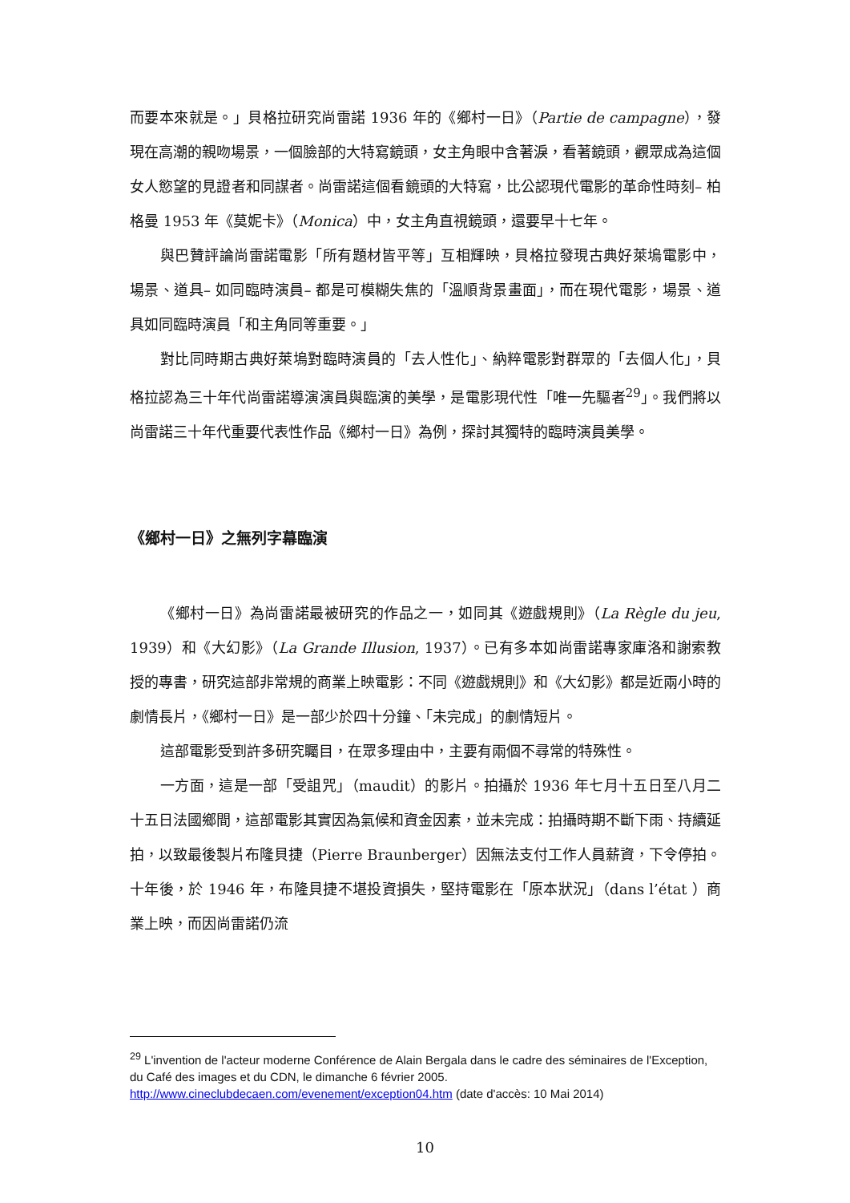而要本來就是。」貝格拉研究尚雷諾 1936 年的《鄉村一日》（Partie de campagne），發現在高潮的親吻場景，一個臉部的大特寫鏡頭，女主角眼中含著淚，看著鏡頭，觀眾成為這個女人慾望的見證者和同謀者。尚雷諾這個看鏡頭的大特寫，比公認現代電影的革命性時刻– 柏格曼 1953 年《莫妮卡》（Monica）中，女主角直視鏡頭，還要早十七年。
與巴贊評論尚雷諾電影「所有題材皆平等」互相輝映，貝格拉發現古典好萊塢電影中，場景、道具– 如同臨時演員– 都是可模糊失焦的「溫順背景畫面」，而在現代電影，場景、道具如同臨時演員「和主角同等重要。」
對比同時期古典好萊塢對臨時演員的「去人性化」、納粹電影對群眾的「去個人化」，貝格拉認為三十年代尚雷諾導演演員與臨演的美學，是電影現代性「唯一先驅者<sup>29</sup>」。我們將以尚雷諾三十年代重要代表性作品《鄉村一日》為例，探討其獨特的臨時演員美學。
《鄉村一日》之無列字幕臨演
《鄉村一日》為尚雷諾最被研究的作品之一，如同其《遊戲規則》（La Règle du jeu, 1939）和《大幻影》（La Grande Illusion, 1937）。已有多本如尚雷諾專家庫洛和謝索教授的專書，研究這部非常規的商業上映電影：不同《遊戲規則》和《大幻影》都是近兩小時的劇情長片，《鄉村一日》是一部少於四十分鐘、「未完成」的劇情短片。
這部電影受到許多研究矚目，在眾多理由中，主要有兩個不尋常的特殊性。
一方面，這是一部「受詛咒」（maudit）的影片。拍攝於 1936 年七月十五日至八月二十五日法國鄉間，這部電影其實因為氣候和資金因素，並未完成：拍攝時期不斷下雨、持續延拍，以致最後製片布隆貝捷（Pierre Braunberger）因無法支付工作人員薪資，下令停拍。十年後，於 1946 年，布隆貝捷不堪投資損失，堅持電影在「原本狀況」（dans l’état ）商業上映，而因尚雷諾仍流
<sup>29</sup> L'invention de l'acteur moderne Conférence de Alain Bergala dans le cadre des séminaires de l'Exception, du Café des images et du CDN, le dimanche 6 février 2005. http://www.cineclubdecaen.com/evenement/exception04.htm (date d'accès: 10 Mai 2014)
10